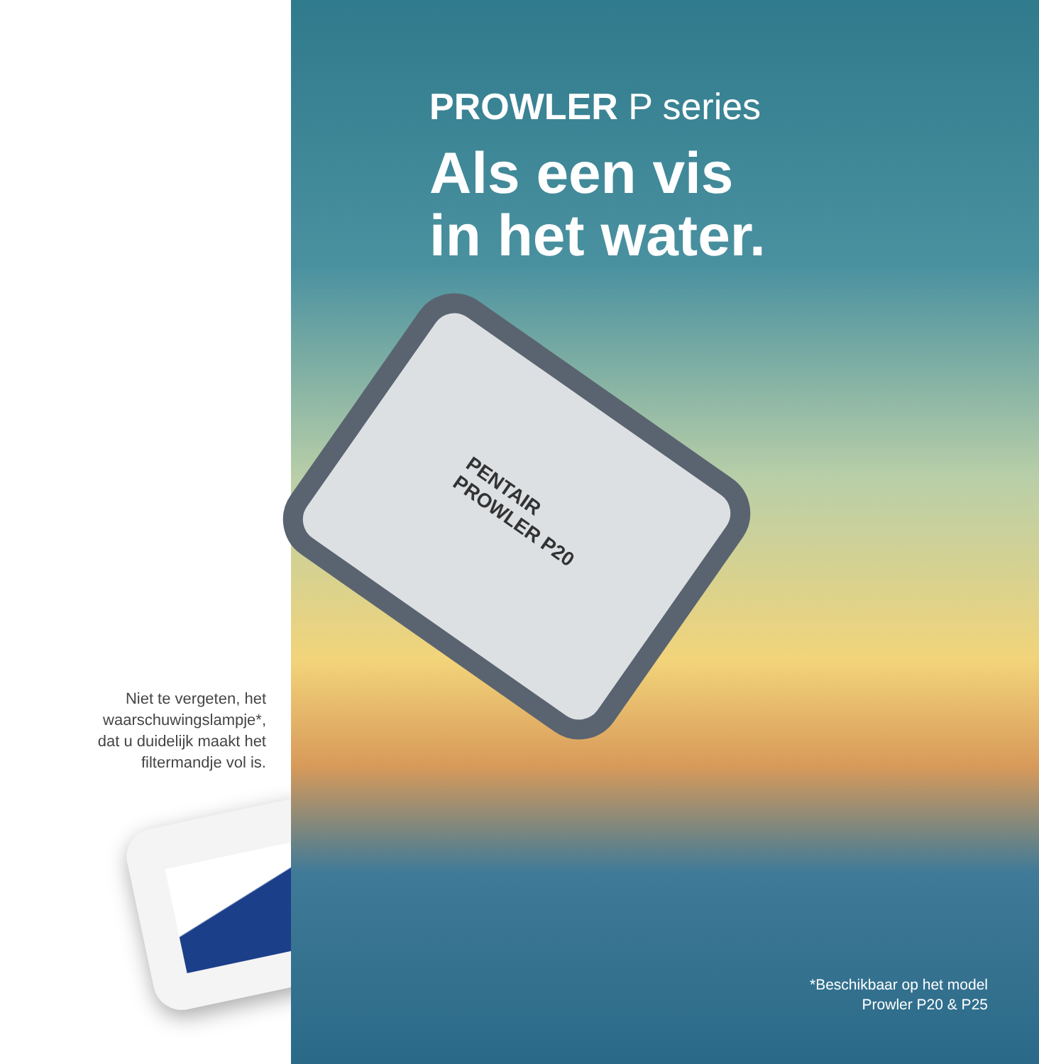Niet te vergeten, het
waarschuwingslampje*,
dat u duidelijk maakt het
filtermandje vol is.
PROWLER P series
Als een vis
in het water.
PENTAIR
PROWLER P20
*Beschikbaar op het model
Prowler P20 & P25